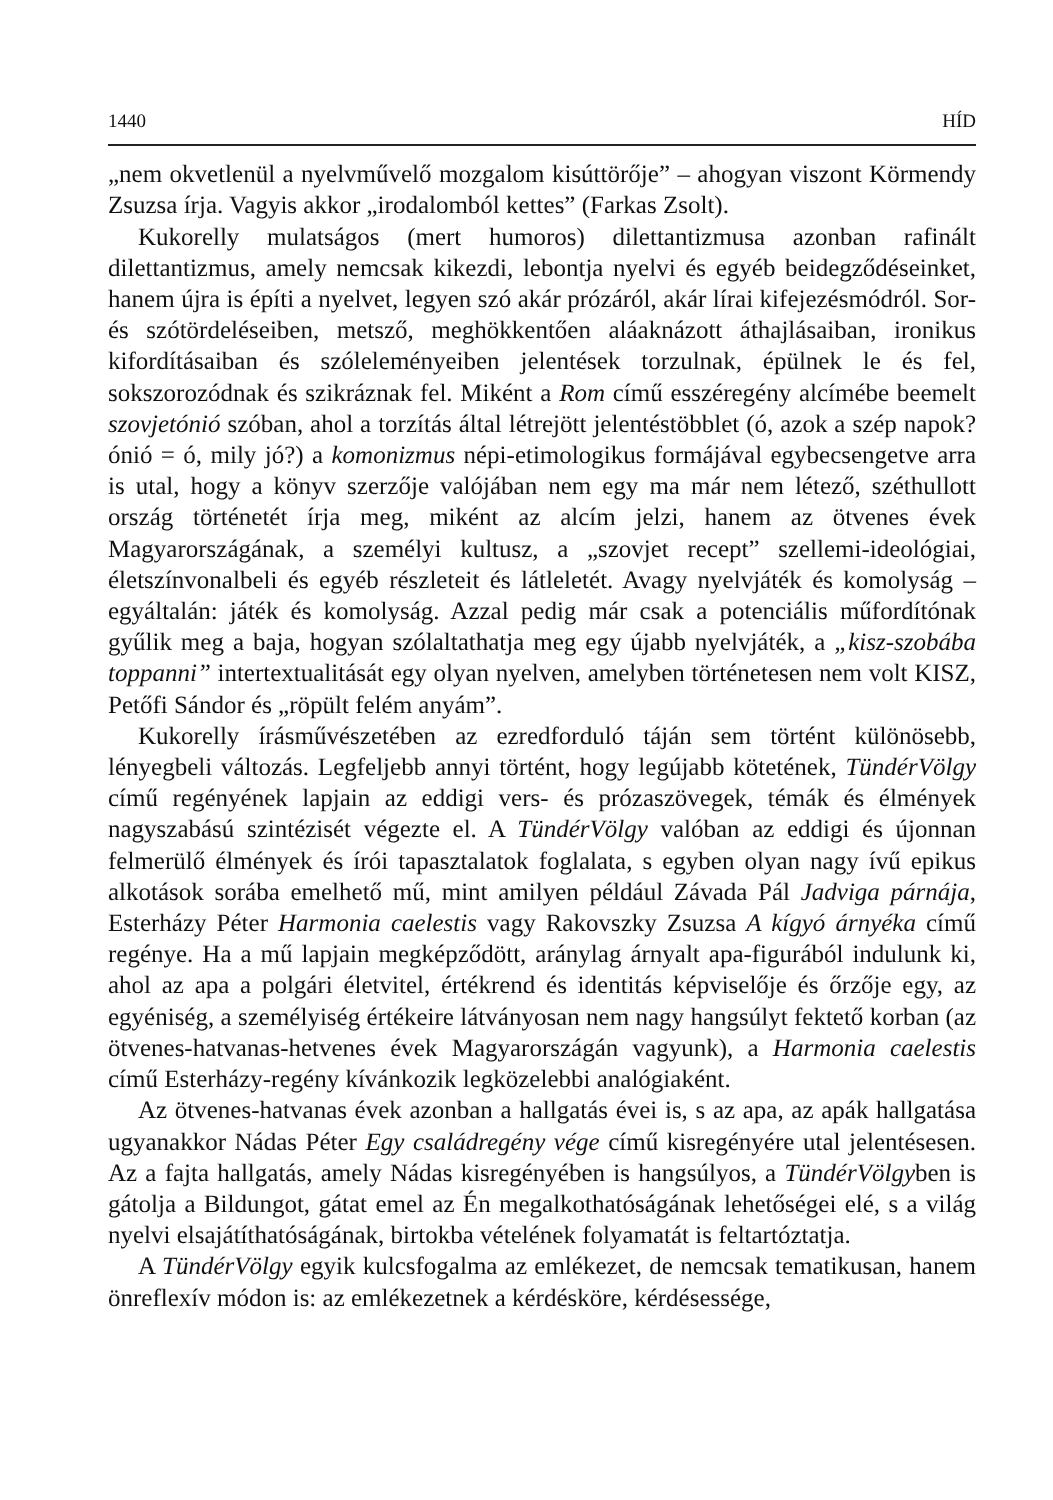1440 HÍD
„nem okvetlenül a nyelvművelő mozgalom kisúttörője” – ahogyan viszont Körmendy Zsuzsa írja. Vagyis akkor „irodalomból kettes” (Farkas Zsolt).
Kukorelly mulatságos (mert humoros) dilettantizmusa azonban rafinált dilettantizmus, amely nemcsak kikezdi, lebontja nyelvi és egyéb beidegződéseinket, hanem újra is építi a nyelvet, legyen szó akár prózáról, akár lírai kifejezésmódról. Sor- és szótördeléseiben, metsző, meghökkentően aláaknázott áthajlásaiban, ironikus kifordításaiban és szóleleményeiben jelentések torzulnak, épülnek le és fel, sokszorozódnak és szikráznak fel. Miként a Rom című esszéregény alcímébe beemelt szovjetónió szóban, ahol a torzítás által létrejött jelentéstöbblet (ó, azok a szép napok? ónió = ó, mily jó?) a komonizmus népi-etimologikus formájával egybecsengetve arra is utal, hogy a könyv szerzője valójában nem egy ma már nem létező, széthullott ország történetét írja meg, miként az alcím jelzi, hanem az ötvenes évek Magyarországának, a személyi kultusz, a „szovjet recept” szellemi-ideológiai, életszínvonalbeli és egyéb részleteit és látleletét. Avagy nyelvjáték és komolyság – egyáltalán: játék és komolyság. Azzal pedig már csak a potenciális műfordítónak gyűlik meg a baja, hogyan szólaltathatja meg egy újabb nyelvjáték, a „kisz-szobába toppanni” intertextualitását egy olyan nyelven, amelyben történetesen nem volt KISZ, Petőfi Sándor és „röpült felém anyám”.
Kukorelly írásművészetében az ezredforduló táján sem történt különösebb, lényegbeli változás. Legfeljebb annyi történt, hogy legújabb kötetének, TündérVölgy című regényének lapjain az eddigi vers- és prózaszövegek, témák és élmények nagyszabású szintézisét végezte el. A TündérVölgy valóban az eddigi és újonnan felmerülő élmények és írói tapasztalatok foglalata, s egyben olyan nagy ívű epikus alkotások sorába emelhető mű, mint amilyen például Závada Pál Jadviga párnája, Esterházy Péter Harmonia caelestis vagy Rakovszky Zsuzsa A kígyó árnyéka című regénye. Ha a mű lapjain megképződött, aránylag árnyalt apa-figurából indulunk ki, ahol az apa a polgári életvitel, értékrend és identitás képviselője és őrzője egy, az egyéniség, a személyiség értékeire látványosan nem nagy hangsúlyt fektető korban (az ötvenes-hatvanas-hetvenes évek Magyarországán vagyunk), a Harmonia caelestis című Esterházy-regény kívánkozik legközelebbi analógiaként.
Az ötvenes-hatvanas évek azonban a hallgatás évei is, s az apa, az apák hallgatása ugyanakkor Nádas Péter Egy családregény vége című kisregényére utal jelentésesen. Az a fajta hallgatás, amely Nádas kisregényében is hangsúlyos, a TündérVölgyben is gátolja a Bildungot, gátat emel az Én megalkothatóságának lehetőségei elé, s a világ nyelvi elsajátíthatóságának, birtokba vételének folyamatát is feltartóztatja.
A TündérVölgy egyik kulcsfogalma az emlékezet, de nemcsak tematikusan, hanem önreflexív módon is: az emlékezetnek a kérdésköre, kérdésessége,